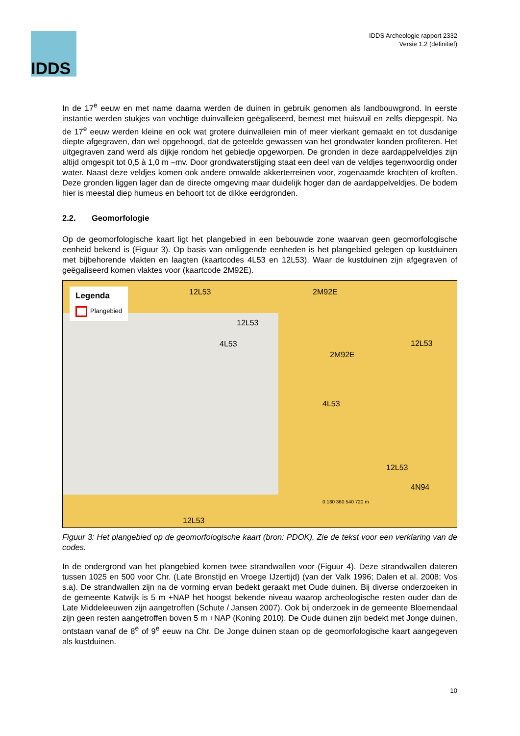IDDS
IDDS Archeologie rapport 2332
Versie 1.2 (definitief)
In de 17<sup>e</sup> eeuw en met name daarna werden de duinen in gebruik genomen als landbouwgrond. In eerste instantie werden stukjes van vochtige duinvalleien geëgaliseerd, bemest met huisvuil en zelfs diepgespit. Na de 17<sup>e</sup> eeuw werden kleine en ook wat grotere duinvalleien min of meer vierkant gemaakt en tot dusdanige diepte afgegraven, dan wel opgehoogd, dat de geteelde gewassen van het grondwater konden profiteren. Het uitgegraven zand werd als dijkje rondom het gebiedje opgeworpen. De gronden in deze aardappelveldjes zijn altijd omgespit tot 0,5 à 1,0 m –mv. Door grondwaterstijging staat een deel van de veldjes tegenwoordig onder water. Naast deze veldjes komen ook andere omwalde akkerterreinen voor, zogenaamde krochten of kroften. Deze gronden liggen lager dan de directe omgeving maar duidelijk hoger dan de aardappelveldjes. De bodem hier is meestal diep humeus en behoort tot de dikke eerdgronden.
2.2. Geomorfologie
Op de geomorfologische kaart ligt het plangebied in een bebouwde zone waarvan geen geomorfologische eenheid bekend is (Figuur 3). Op basis van omliggende eenheden is het plangebied gelegen op kustduinen met bijbehorende vlakten en laagten (kaartcodes 4L53 en 12L53). Waar de kustduinen zijn afgegraven of geëgaliseerd komen vlaktes voor (kaartcode 2M92E).
Legenda
Plangebied
12L53 2M92E
12L53
4L53
2M92E
12L53
4L53
12L53
4N94
12L53
0 180 360 540 720 m
Figuur 3: Het plangebied op de geomorfologische kaart (bron: PDOK). Zie de tekst voor een verklaring van de codes.
In de ondergrond van het plangebied komen twee strandwallen voor (Figuur 4). Deze strandwallen dateren tussen 1025 en 500 voor Chr. (Late Bronstijd en Vroege IJzertijd) (van der Valk 1996; Dalen et al. 2008; Vos s.a). De strandwallen zijn na de vorming ervan bedekt geraakt met Oude duinen. Bij diverse onderzoeken in de gemeente Katwijk is 5 m +NAP het hoogst bekende niveau waarop archeologische resten ouder dan de Late Middeleeuwen zijn aangetroffen (Schute / Jansen 2007). Ook bij onderzoek in de gemeente Bloemendaal zijn geen resten aangetroffen boven 5 m +NAP (Koning 2010). De Oude duinen zijn bedekt met Jonge duinen, ontstaan vanaf de 8<sup>e</sup> of 9<sup>e</sup> eeuw na Chr. De Jonge duinen staan op de geomorfologische kaart aangegeven als kustduinen.
10